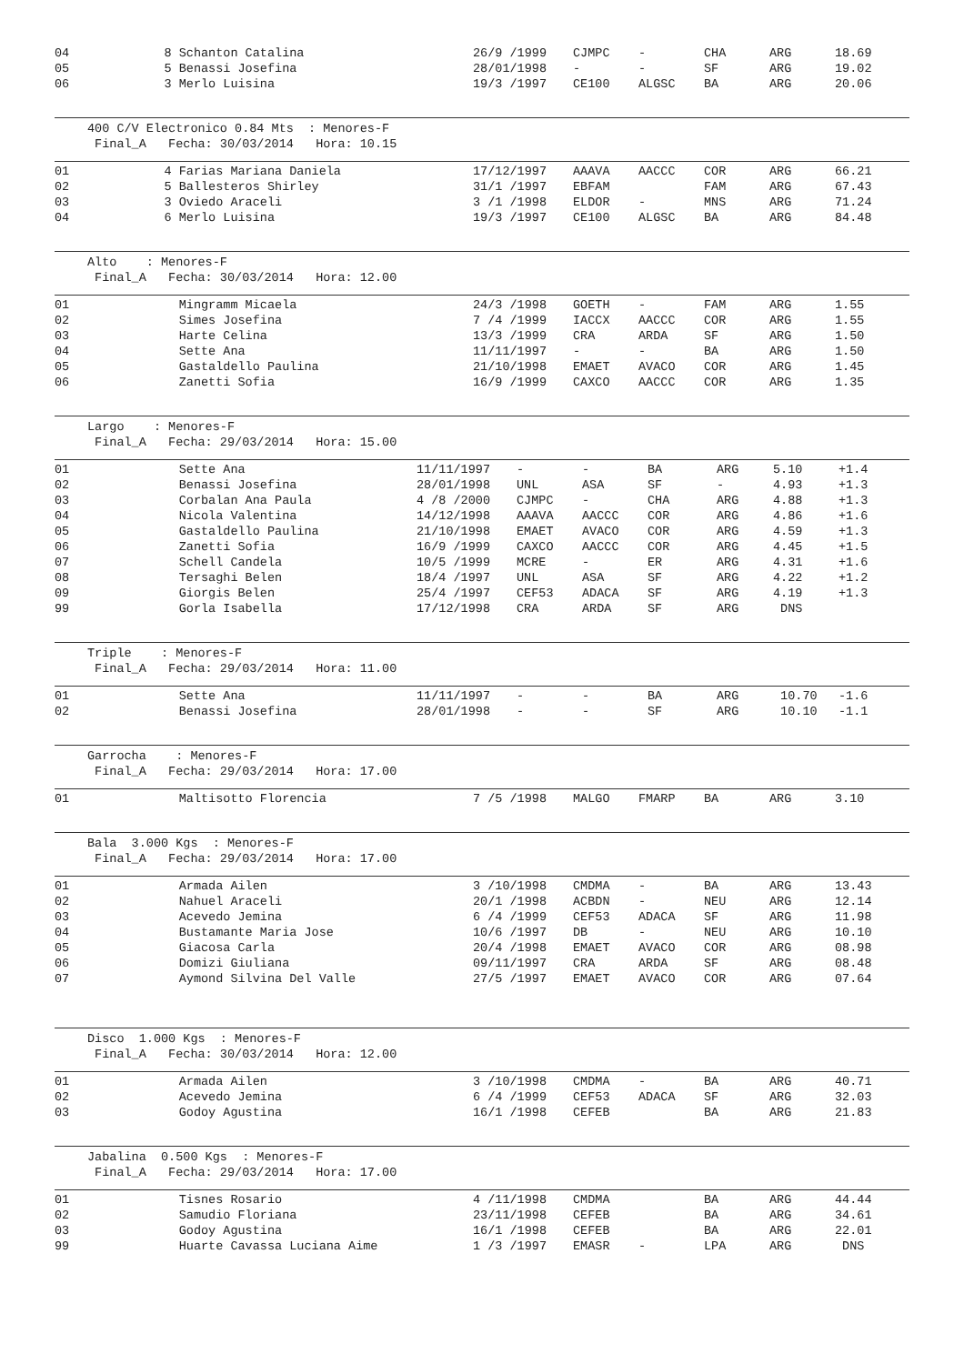| 04 | 8 Schanton Catalina | 26/9 /1999 | CJMPC | - | CHA | ARG | 18.69 |
| 05 | 5 Benassi Josefina | 28/01/1998 | - | - | SF | ARG | 19.02 |
| 06 | 3 Merlo Luisina | 19/3 /1997 | CE100 | ALGSC | BA | ARG | 20.06 |
400 C/V Electronico 0.84 Mts : Menores-F Final_A Fecha: 30/03/2014 Hora: 10.15
| 01 | 4 Farias Mariana Daniela | 17/12/1997 | AAAVA | AACCC | COR | ARG | 66.21 |
| 02 | 5 Ballesteros Shirley | 31/1 /1997 | EBFAM | | FAM | ARG | 67.43 |
| 03 | 3 Oviedo Araceli | 3 /1 /1998 | ELDOR | - | MNS | ARG | 71.24 |
| 04 | 6 Merlo Luisina | 19/3 /1997 | CE100 | ALGSC | BA | ARG | 84.48 |
Alto : Menores-F Final_A Fecha: 30/03/2014 Hora: 12.00
| 01 | Mingramm Micaela | 24/3 /1998 | GOETH | - | FAM | ARG | 1.55 |
| 02 | Simes Josefina | 7 /4 /1999 | IACCX | AACCC | COR | ARG | 1.55 |
| 03 | Harte Celina | 13/3 /1999 | CRA | ARDA | SF | ARG | 1.50 |
| 04 | Sette Ana | 11/11/1997 | - | - | BA | ARG | 1.50 |
| 05 | Gastaldello Paulina | 21/10/1998 | EMAET | AVACO | COR | ARG | 1.45 |
| 06 | Zanetti Sofia | 16/9 /1999 | CAXCO | AACCC | COR | ARG | 1.35 |
Largo : Menores-F Final_A Fecha: 29/03/2014 Hora: 15.00
| 01 | Sette Ana | 11/11/1997 | - | - | BA | ARG | 5.10 | +1.4 |
| 02 | Benassi Josefina | 28/01/1998 | UNL | ASA | SF | - | 4.93 | +1.3 |
| 03 | Corbalan Ana Paula | 4 /8 /2000 | CJMPC | - | CHA | ARG | 4.88 | +1.3 |
| 04 | Nicola Valentina | 14/12/1998 | AAAVA | AACCC | COR | ARG | 4.86 | +1.6 |
| 05 | Gastaldello Paulina | 21/10/1998 | EMAET | AVACO | COR | ARG | 4.59 | +1.3 |
| 06 | Zanetti Sofia | 16/9 /1999 | CAXCO | AACCC | COR | ARG | 4.45 | +1.5 |
| 07 | Schell Candela | 10/5 /1999 | MCRE | - | ER | ARG | 4.31 | +1.6 |
| 08 | Tersaghi Belen | 18/4 /1997 | UNL | ASA | SF | ARG | 4.22 | +1.2 |
| 09 | Giorgis Belen | 25/4 /1997 | CEF53 | ADACA | SF | ARG | 4.19 | +1.3 |
| 99 | Gorla Isabella | 17/12/1998 | CRA | ARDA | SF | ARG | DNS | |
Triple : Menores-F Final_A Fecha: 29/03/2014 Hora: 11.00
| 01 | Sette Ana | 11/11/1997 | - | - | BA | ARG | 10.70 | -1.6 |
| 02 | Benassi Josefina | 28/01/1998 | - | - | SF | ARG | 10.10 | -1.1 |
Garrocha : Menores-F Final_A Fecha: 29/03/2014 Hora: 17.00
| 01 | Maltisotto Florencia | 7 /5 /1998 | MALGO | FMARP | BA | ARG | 3.10 |
Bala 3.000 Kgs : Menores-F Final_A Fecha: 29/03/2014 Hora: 17.00
| 01 | Armada Ailen | 3 /10/1998 | CMDMA | - | BA | ARG | 13.43 |
| 02 | Nahuel Araceli | 20/1 /1998 | ACBDN | - | NEU | ARG | 12.14 |
| 03 | Acevedo Jemina | 6 /4 /1999 | CEF53 | ADACA | SF | ARG | 11.98 |
| 04 | Bustamante Maria Jose | 10/6 /1997 | DB | - | NEU | ARG | 10.10 |
| 05 | Giacosa Carla | 20/4 /1998 | EMAET | AVACO | COR | ARG | 08.98 |
| 06 | Domizi Giuliana | 09/11/1997 | CRA | ARDA | SF | ARG | 08.48 |
| 07 | Aymond Silvina Del Valle | 27/5 /1997 | EMAET | AVACO | COR | ARG | 07.64 |
Disco 1.000 Kgs : Menores-F Final_A Fecha: 30/03/2014 Hora: 12.00
| 01 | Armada Ailen | 3 /10/1998 | CMDMA | - | BA | ARG | 40.71 |
| 02 | Acevedo Jemina | 6 /4 /1999 | CEF53 | ADACA | SF | ARG | 32.03 |
| 03 | Godoy Agustina | 16/1 /1998 | CEFEB | | BA | ARG | 21.83 |
Jabalina 0.500 Kgs : Menores-F Final_A Fecha: 29/03/2014 Hora: 17.00
| 01 | Tisnes Rosario | 4 /11/1998 | CMDMA | | BA | ARG | 44.44 |
| 02 | Samudio Floriana | 23/11/1998 | CEFEB | | BA | ARG | 34.61 |
| 03 | Godoy Agustina | 16/1 /1998 | CEFEB | | BA | ARG | 22.01 |
| 99 | Huarte Cavassa Luciana Aime | 1 /3 /1997 | EMASR | - | LPA | ARG | DNS |